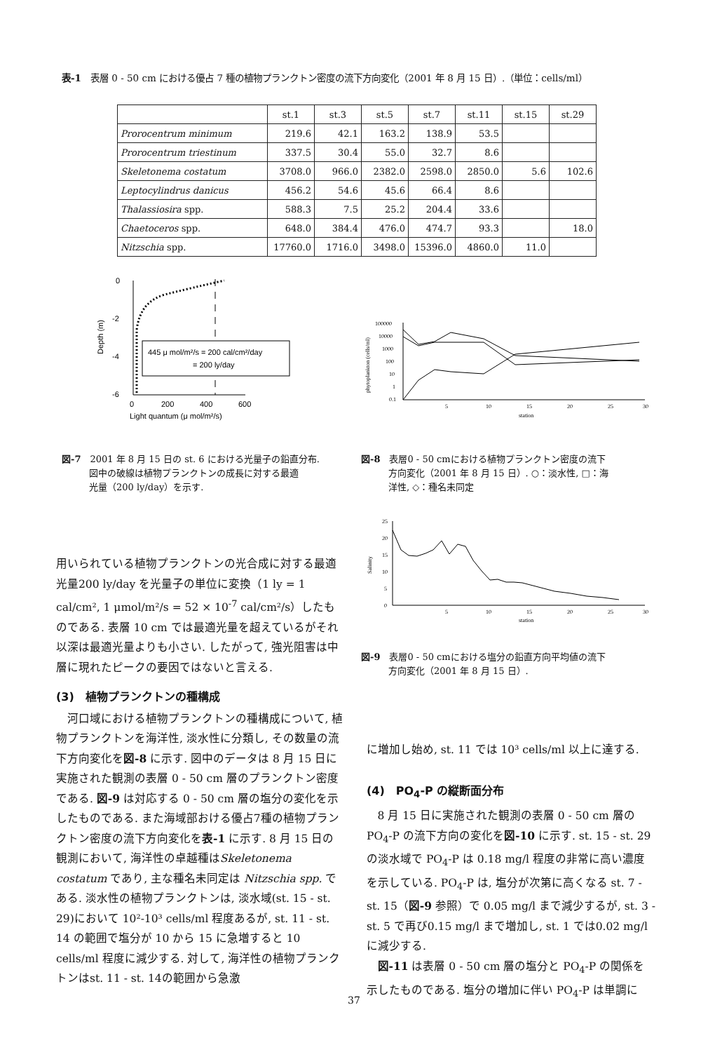表-1　表層 0 - 50 cm における優占 7 種の植物プランクトン密度の流下方向変化（2001 年 8 月 15 日）.（単位：cells/ml）
| | st.1 | st.3 | st.5 | st.7 | st.11 | st.15 | st.29 |
| --- | --- | --- | --- | --- | --- | --- | --- |
| Prorocentrum minimum | 219.6 | 42.1 | 163.2 | 138.9 | 53.5 | | |
| Prorocentrum triestinum | 337.5 | 30.4 | 55.0 | 32.7 | 8.6 | | |
| Skeletonema costatum | 3708.0 | 966.0 | 2382.0 | 2598.0 | 2850.0 | 5.6 | 102.6 |
| Leptocylindrus danicus | 456.2 | 54.6 | 45.6 | 66.4 | 8.6 | | |
| Thalassiosira spp. | 588.3 | 7.5 | 25.2 | 204.4 | 33.6 | | |
| Chaetoceros spp. | 648.0 | 384.4 | 476.0 | 474.7 | 93.3 | | 18.0 |
| Nitzschia spp. | 17760.0 | 1716.0 | 3498.0 | 15396.0 | 4860.0 | 11.0 | |
0
-2
-4
-6
0
200
400
600
Light quantum (μ mol/m²/s)
Depth (m)
445 μ mol/m²/s = 200 cal/cm²/day
= 200 ly/day
100000
10000
1000
100
10
1
0.1
5
10
15
20
25
30
station
phytoplankton (cells/ml)
図-7　2001 年 8 月 15 日の st. 6 における光量子の鉛直分布.
　　　図中の破線は植物プランクトンの成長に対する最適
　　　光量（200 ly/day）を示す.
図-8　表層0 - 50 cmにおける植物プランクトン密度の流下
　　　方向変化（2001 年 8 月 15 日）. ○：淡水性, □：海
　　　洋性, ◇：種名未同定
25
20
15
10
5
0
5
10
15
20
25
30
station
Salinity
図-9　表層0 - 50 cmにおける塩分の鉛直方向平均値の流下
　　　方向変化（2001 年 8 月 15 日）.
用いられている植物プランクトンの光合成に対する最適光量200 ly/day を光量子の単位に変換（1 ly = 1 cal/cm², 1 μmol/m²/s = 52 × 10<sup>-7</sup> cal/cm²/s）したものである. 表層 10 cm では最適光量を超えているがそれ以深は最適光量よりも小さい. したがって, 強光阻害は中層に現れたピークの要因ではないと言える.
(3)　植物プランクトンの種構成
河口域における植物プランクトンの種構成について, 植物プランクトンを海洋性, 淡水性に分類し, その数量の流下方向変化を図-8 に示す. 図中のデータは 8 月 15 日に実施された観測の表層 0 - 50 cm 層のプランクトン密度である. 図-9 は対応する 0 - 50 cm 層の塩分の変化を示したものである. また海域部おける優占7種の植物プランクトン密度の流下方向変化を表-1 に示す. 8 月 15 日の観測において, 海洋性の卓越種はSkeletonema costatum であり, 主な種名未同定は Nitzschia spp. である. 淡水性の植物プランクトンは, 淡水域(st. 15 - st. 29)において 10²-10³ cells/ml 程度あるが, st. 11 - st. 14 の範囲で塩分が 10 から 15 に急増すると 10 cells/ml 程度に減少する. 対して, 海洋性の植物プランクトンはst. 11 - st. 14の範囲から急激
に増加し始め, st. 11 では 10³ cells/ml 以上に達する.
(4)　PO<sub>4</sub>-P の縦断面分布
8 月 15 日に実施された観測の表層 0 - 50 cm 層の PO<sub>4</sub>-P の流下方向の変化を図-10 に示す. st. 15 - st. 29 の淡水域で PO<sub>4</sub>-P は 0.18 mg/l 程度の非常に高い濃度を示している. PO<sub>4</sub>-P は, 塩分が次第に高くなる st. 7 - st. 15（図-9 参照）で 0.05 mg/l まで減少するが, st. 3 - st. 5 で再び0.15 mg/l まで増加し, st. 1 では0.02 mg/l に減少する.
図-11 は表層 0 - 50 cm 層の塩分と PO<sub>4</sub>-P の関係を示したものである. 塩分の増加に伴い PO<sub>4</sub>-P は単調に
37